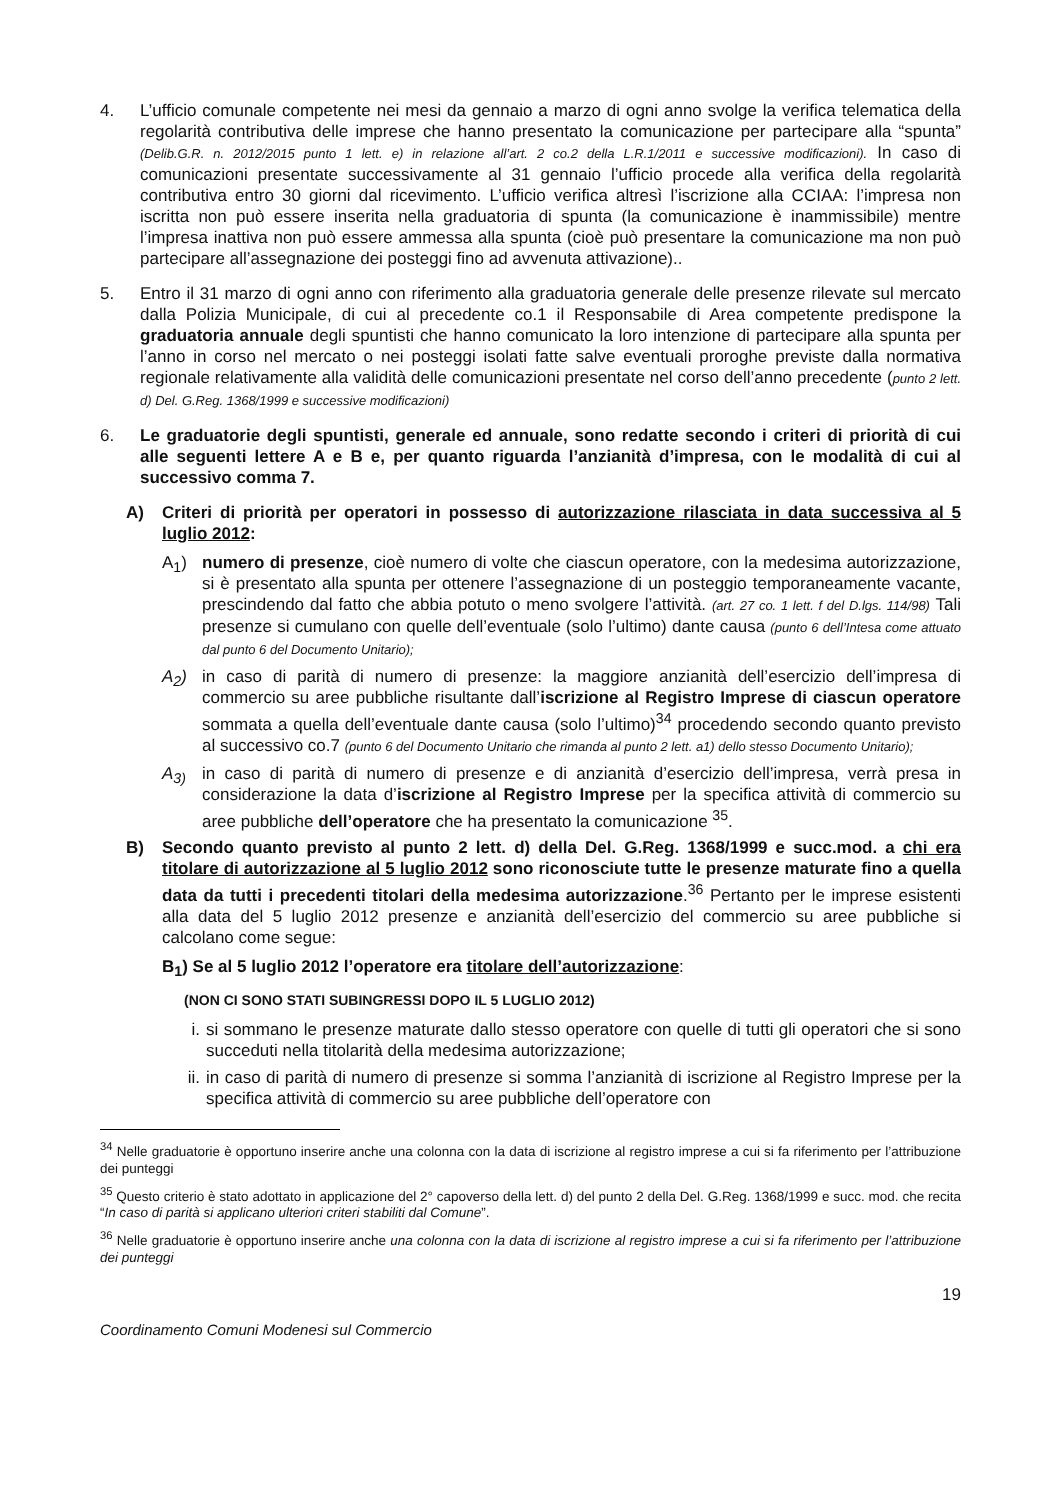4. L’ufficio comunale competente nei mesi da gennaio a marzo di ogni anno svolge la verifica telematica della regolarità contributiva delle imprese che hanno presentato la comunicazione per partecipare alla “spunta” (Delib.G.R. n. 2012/2015 punto 1 lett. e) in relazione all’art. 2 co.2 della L.R.1/2011 e successive modificazioni). In caso di comunicazioni presentate successivamente al 31 gennaio l’ufficio procede alla verifica della regolarità contributiva entro 30 giorni dal ricevimento. L’ufficio verifica altresì l’iscrizione alla CCIAA: l’impresa non iscritta non può essere inserita nella graduatoria di spunta (la comunicazione è inammissibile) mentre l’impresa inattiva non può essere ammessa alla spunta (cioè può presentare la comunicazione ma non può partecipare all’assegnazione dei posteggi fino ad avvenuta attivazione)..
5. Entro il 31 marzo di ogni anno con riferimento alla graduatoria generale delle presenze rilevate sul mercato dalla Polizia Municipale, di cui al precedente co.1 il Responsabile di Area competente predispone la graduatoria annuale degli spuntisti che hanno comunicato la loro intenzione di partecipare alla spunta per l’anno in corso nel mercato o nei posteggi isolati fatte salve eventuali proroghe previste dalla normativa regionale relativamente alla validità delle comunicazioni presentate nel corso dell’anno precedente (punto 2 lett. d) Del. G.Reg. 1368/1999 e successive modificazioni)
6. Le graduatorie degli spuntisti, generale ed annuale, sono redatte secondo i criteri di priorità di cui alle seguenti lettere A e B e, per quanto riguarda l’anzianità d’impresa, con le modalità di cui al successivo comma 7.
A) Criteri di priorità per operatori in possesso di autorizzazione rilasciata in data successiva al 5 luglio 2012:
A<sub>1</sub>) numero di presenze, cioè numero di volte che ciascun operatore, con la medesima autorizzazione, si è presentato alla spunta per ottenere l’assegnazione di un posteggio temporaneamente vacante, prescindendo dal fatto che abbia potuto o meno svolgere l’attività. (art. 27 co. 1 lett. f del D.lgs. 114/98) Tali presenze si cumulano con quelle dell’eventuale (solo l’ultimo) dante causa (punto 6 dell’Intesa come attuato dal punto 6 del Documento Unitario);
A<sub>2</sub>) in caso di parità di numero di presenze: la maggiore anzianità dell’esercizio dell’impresa di commercio su aree pubbliche risultante dall’iscrizione al Registro Imprese di ciascun operatore sommata a quella dell’eventuale dante causa (solo l’ultimo)<sup>34</sup> procedendo secondo quanto previsto al successivo co.7 (punto 6 del Documento Unitario che rimanda al punto 2 lett. a1) dello stesso Documento Unitario);
A<sub>3)</sub> in caso di parità di numero di presenze e di anzianità d’esercizio dell’impresa, verrà presa in considerazione la data d’iscrizione al Registro Imprese per la specifica attività di commercio su aree pubbliche dell’operatore che ha presentato la comunicazione <sup>35</sup>.
B) Secondo quanto previsto al punto 2 lett. d) della Del. G.Reg. 1368/1999 e succ.mod. a chi era titolare di autorizzazione al 5 luglio 2012 sono riconosciute tutte le presenze maturate fino a quella data da tutti i precedenti titolari della medesima autorizzazione.<sup>36</sup> Pertanto per le imprese esistenti alla data del 5 luglio 2012 presenze e anzianità dell’esercizio del commercio su aree pubbliche si calcolano come segue:
B<sub>1</sub>) Se al 5 luglio 2012 l’operatore era titolare dell’autorizzazione:
(NON CI SONO STATI SUBINGRESSI DOPO IL 5 LUGLIO 2012)
i. si sommano le presenze maturate dallo stesso operatore con quelle di tutti gli operatori che si sono succeduti nella titolarità della medesima autorizzazione;
ii.
in caso di parità di numero di presenze si somma l’anzianità di iscrizione al Registro Imprese per la specifica attività di commercio su aree pubbliche dell’operatore con
<sup>34</sup> Nelle graduatorie è opportuno inserire anche una colonna con la data di iscrizione al registro imprese a cui si fa riferimento per l’attribuzione dei punteggi
<sup>35</sup> Questo criterio è stato adottato in applicazione del 2° capoverso della lett. d) del punto 2 della Del. G.Reg. 1368/1999 e succ. mod. che recita “In caso di parità si applicano ulteriori criteri stabiliti dal Comune”.
<sup>36</sup> Nelle graduatorie è opportuno inserire anche una colonna con la data di iscrizione al registro imprese a cui si fa riferimento per l’attribuzione dei punteggi
19
Coordinamento Comuni Modenesi sul Commercio